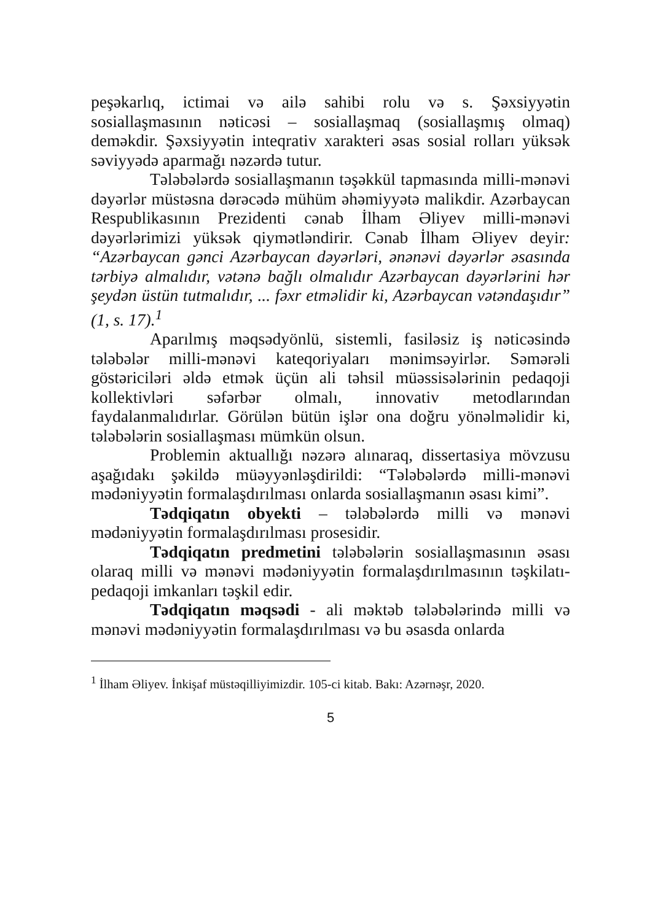peşəkarlıq, ictimai və ailə sahibi rolu və s. Şəxsiyyətin sosiallaşmasının nəticəsi – sosiallaşmaq (sosiallaşmış olmaq) deməkdir. Şəxsiyyətin inteqrativ xarakteri əsas sosial rolları yüksək səviyyədə aparmağı nəzərdə tutur.
Tələbələrdə sosiallaşmanın təşəkkül tapmasında milli-mənəvi dəyərlər müstəsna dərəcədə mühüm əhəmiyyətə malikdir. Azərbaycan Respublikasının Prezidenti cənab İlham Əliyev milli-mənəvi dəyərlərimizi yüksək qiymətləndirir. Cənab İlham Əliyev deyir: “Azərbaycan gənci Azərbaycan dəyərləri, ənənəvi dəyərlər əsasında tərbiyə almalıdır, vətənə bağlı olmalıdır Azərbaycan dəyərlərini hər şeydən üstün tutmalıdır, ... fəxr etməlidir ki, Azərbaycan vətəndaşıdır” (1, s. 17).<sup>1</sup>
Aparılmış məqsədyönlü, sistemli, fasiləsiz iş nəticəsində tələbələr milli-mənəvi kateqoriyaları mənimsəyirlər. Səmərəli göstəriciləri əldə etmək üçün ali təhsil müəssisələrinin pedaqoji kollektivləri səfərbər olmalı, innovativ metodlarından faydalanmalıdırlar. Görülən bütün işlər ona doğru yönəlməlidir ki, tələbələrin sosiallaşması mümkün olsun.
Problemin aktuallığı nəzərə alınaraq, dissertasiya mövzusu aşağıdakı şəkildə müəyyənləşdirildi: “Tələbələrdə milli-mənəvi mədəniyyətin formalaşdırılması onlarda sosiallaşmanın əsası kimi”.
Tədqiqatın obyekti – tələbələrdə milli və mənəvi mədəniyyətin formalaşdırılması prosesidir.
Tədqiqatın predmetini tələbələrin sosiallaşmasının əsası olaraq milli və mənəvi mədəniyyətin formalaşdırılmasının təşkilatı-pedaqoji imkanları təşkil edir.
Tədqiqatın məqsədi - ali məktəb tələbələrində milli və mənəvi mədəniyyətin formalaşdırılması və bu əsasda onlarda
<sup>1</sup> İlham Əliyev. İnkişaf müstəqilliyimizdir. 105-ci kitab. Bakı: Azərnəşr, 2020.
5